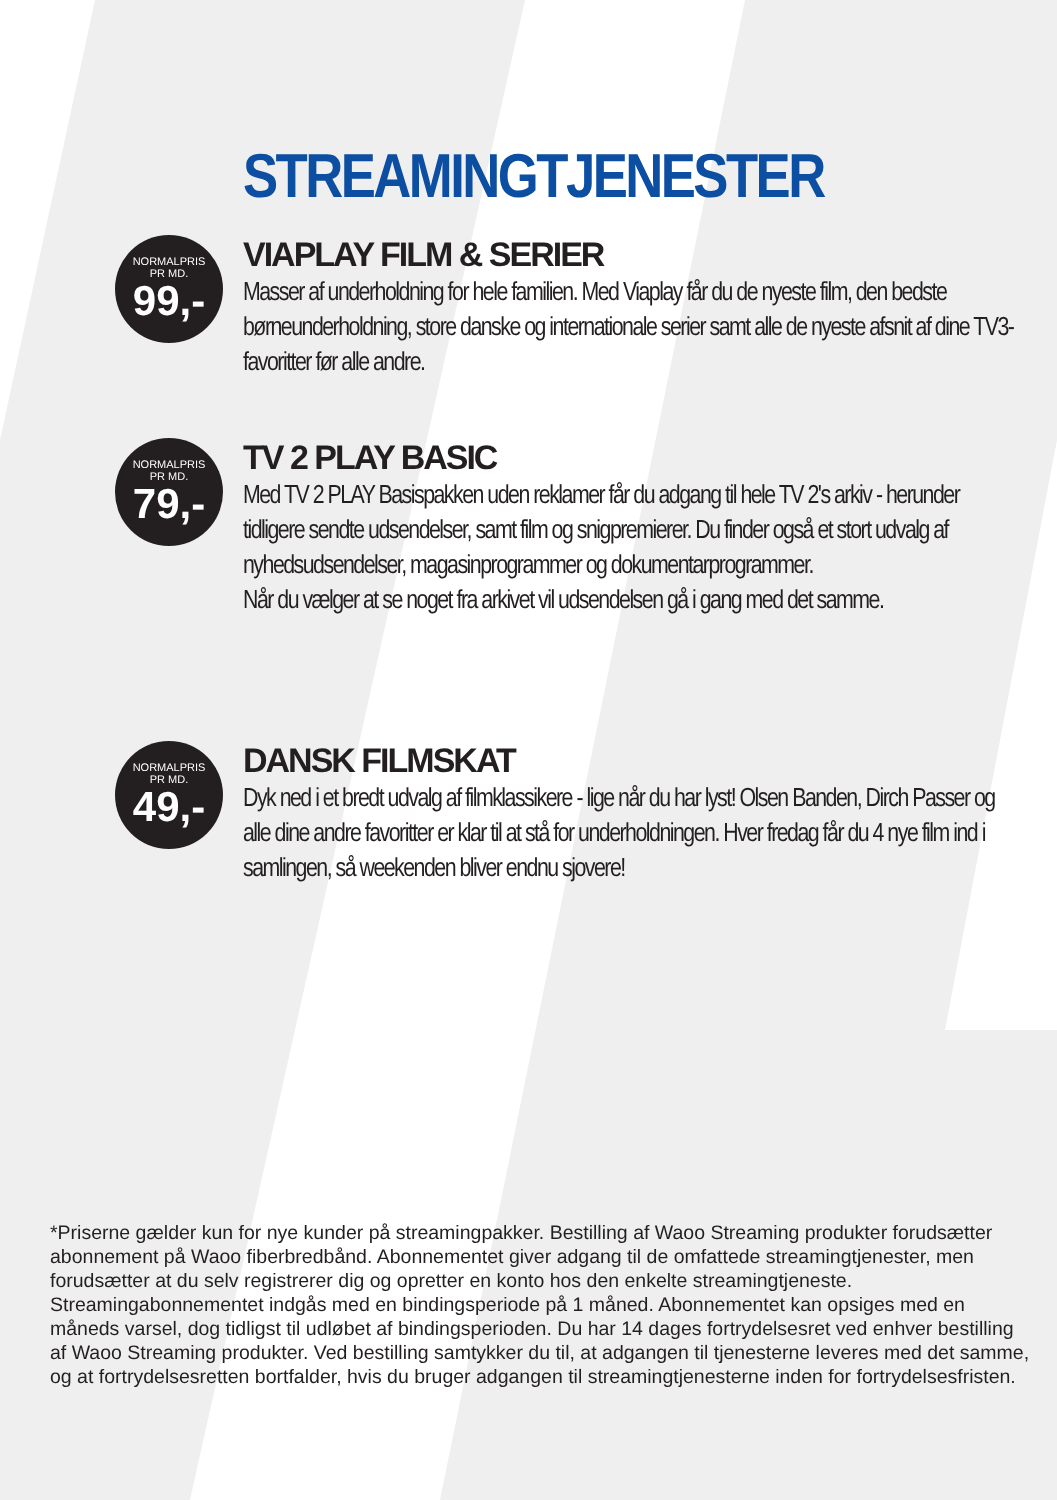STREAMINGTJENESTER
NORMALPRIS
PR MD.
99,-
VIAPLAY FILM & SERIER
Masser af underholdning for hele familien. Med Viaplay får du de nyeste film, den bedste børneunderholdning, store danske og internationale serier samt alle de nyeste afsnit af dine TV3-favoritter før alle andre.
NORMALPRIS
PR MD.
79,-
TV 2 PLAY BASIC
Med TV 2 PLAY Basispakken uden reklamer får du adgang til hele TV 2's arkiv - herunder tidligere sendte udsendelser, samt film og snigpremierer. Du finder også et stort udvalg af nyhedsudsendelser, magasinprogrammer og dokumentarprogrammer.
Når du vælger at se noget fra arkivet vil udsendelsen gå i gang med det samme.
NORMALPRIS
PR MD.
49,-
DANSK FILMSKAT
Dyk ned i et bredt udvalg af filmklassikere - lige når du har lyst! Olsen Banden, Dirch Passer og alle dine andre favoritter er klar til at stå for underholdningen. Hver fredag får du 4 nye film ind i samlingen, så weekenden bliver endnu sjovere!
*Priserne gælder kun for nye kunder på streamingpakker. Bestilling af Waoo Streaming produkter forudsætter abonnement på Waoo fiberbredbånd. Abonnementet giver adgang til de omfattede streamingtjenester, men forudsætter at du selv registrerer dig og opretter en konto hos den enkelte streamingtjeneste. Streamingabonnementet indgås med en bindingsperiode på 1 måned. Abonnementet kan opsiges med en måneds varsel, dog tidligst til udløbet af bindingsperioden. Du har 14 dages fortrydelsesret ved enhver bestilling af Waoo Streaming produkter. Ved bestilling samtykker du til, at adgangen til tjenesterne leveres med det samme, og at fortrydelsesretten bortfalder, hvis du bruger adgangen til streamingtjenesterne inden for fortrydelsesfristen.